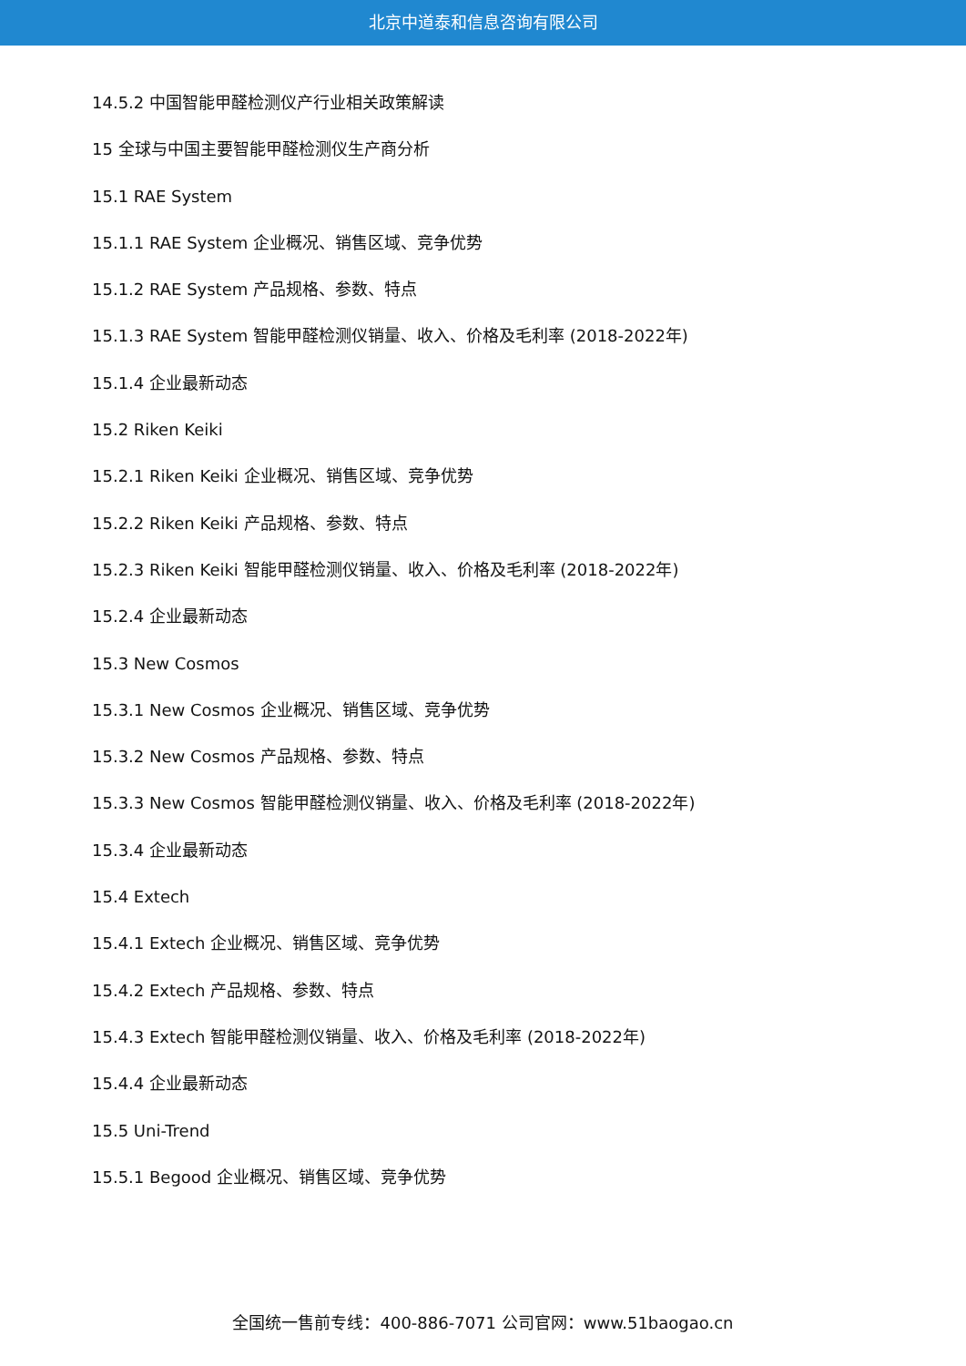北京中道泰和信息咨询有限公司
14.5.2 中国智能甲醛检测仪产行业相关政策解读
15 全球与中国主要智能甲醛检测仪生产商分析
15.1 RAE System
15.1.1 RAE System 企业概况、销售区域、竞争优势
15.1.2 RAE System 产品规格、参数、特点
15.1.3 RAE System 智能甲醛检测仪销量、收入、价格及毛利率 (2018-2022年)
15.1.4 企业最新动态
15.2 Riken Keiki
15.2.1 Riken Keiki 企业概况、销售区域、竞争优势
15.2.2 Riken Keiki 产品规格、参数、特点
15.2.3 Riken Keiki 智能甲醛检测仪销量、收入、价格及毛利率 (2018-2022年)
15.2.4 企业最新动态
15.3 New Cosmos
15.3.1 New Cosmos 企业概况、销售区域、竞争优势
15.3.2 New Cosmos 产品规格、参数、特点
15.3.3 New Cosmos 智能甲醛检测仪销量、收入、价格及毛利率 (2018-2022年)
15.3.4 企业最新动态
15.4 Extech
15.4.1 Extech 企业概况、销售区域、竞争优势
15.4.2 Extech 产品规格、参数、特点
15.4.3 Extech 智能甲醛检测仪销量、收入、价格及毛利率 (2018-2022年)
15.4.4 企业最新动态
15.5 Uni-Trend
15.5.1 Begood 企业概况、销售区域、竞争优势
全国统一售前专线：400-886-7071 公司官网：www.51baogao.cn